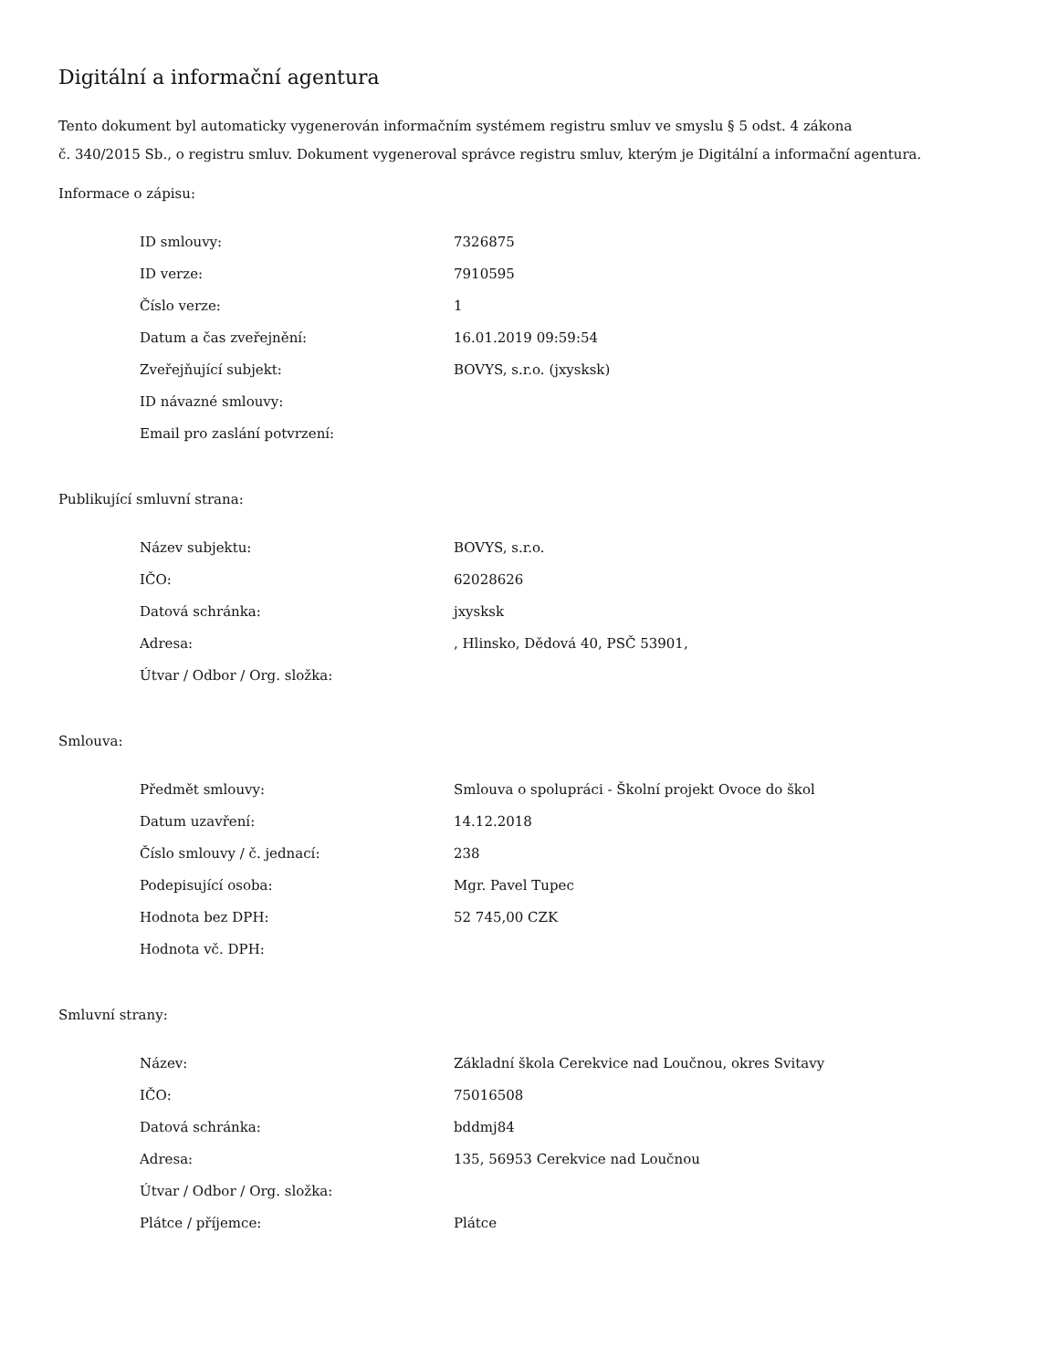Digitální a informační agentura
Tento dokument byl automaticky vygenerován informačním systémem registru smluv ve smyslu § 5 odst. 4 zákona
č. 340/2015 Sb., o registru smluv. Dokument vygeneroval správce registru smluv, kterým je Digitální a informační agentura.
Informace o zápisu:
| ID smlouvy: | 7326875 |
| ID verze: | 7910595 |
| Číslo verze: | 1 |
| Datum a čas zveřejnění: | 16.01.2019 09:59:54 |
| Zveřejňující subjekt: | BOVYS, s.r.o. (jxysksk) |
| ID návazné smlouvy: | |
| Email pro zaslání potvrzení: | |
Publikující smluvní strana:
| Název subjektu: | BOVYS, s.r.o. |
| IČO: | 62028626 |
| Datová schránka: | jxysksk |
| Adresa: | , Hlinsko, Dědová 40, PSČ 53901, |
| Útvar / Odbor / Org. složka: | |
Smlouva:
| Předmět smlouvy: | Smlouva o spolupráci - Školní projekt Ovoce do škol |
| Datum uzavření: | 14.12.2018 |
| Číslo smlouvy / č. jednací: | 238 |
| Podepisující osoba: | Mgr. Pavel Tupec |
| Hodnota bez DPH: | 52 745,00 CZK |
| Hodnota vč. DPH: | |
Smluvní strany:
| Název: | Základní škola Cerekvice nad Loučnou, okres Svitavy |
| IČO: | 75016508 |
| Datová schránka: | bddmj84 |
| Adresa: | 135, 56953 Cerekvice nad Loučnou |
| Útvar / Odbor / Org. složka: | |
| Plátce / příjemce: | Plátce |